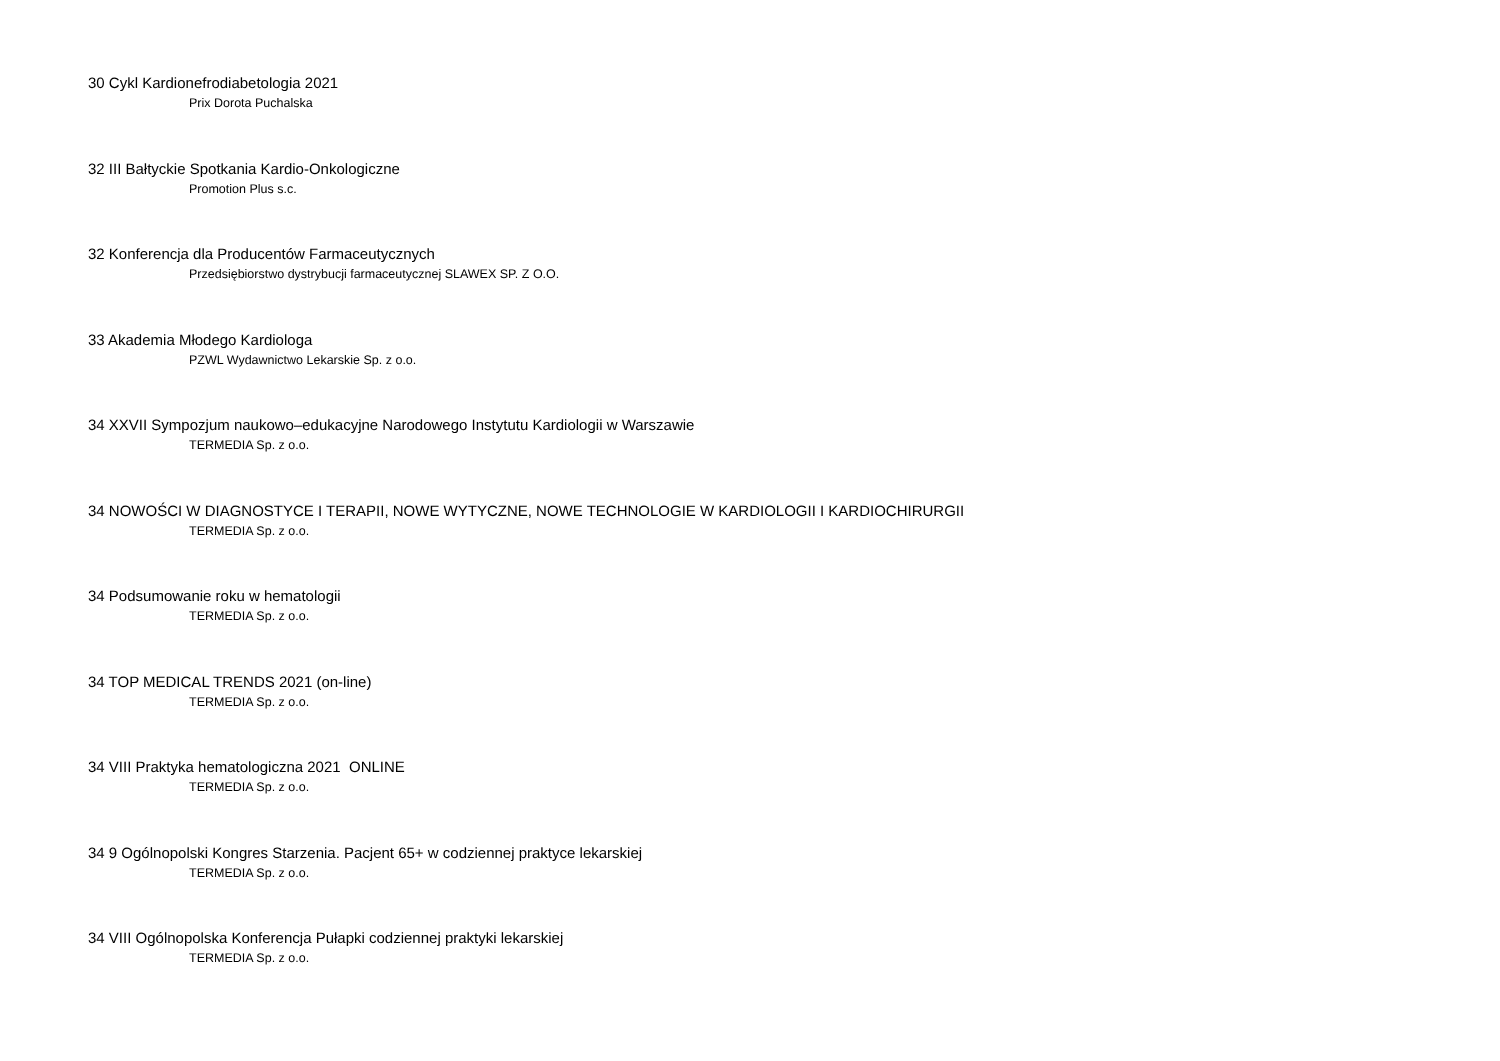30 Cykl Kardionefrodiabetologia 2021
Prix Dorota Puchalska
32 III Bałtyckie Spotkania Kardio-Onkologiczne
Promotion Plus s.c.
32 Konferencja dla Producentów Farmaceutycznych
Przedsiębiorstwo dystrybucji farmaceutycznej SLAWEX SP. Z O.O.
33 Akademia Młodego Kardiologa
PZWL Wydawnictwo Lekarskie Sp. z o.o.
34 XXVII Sympozjum naukowo–edukacyjne Narodowego Instytutu Kardiologii w Warszawie
TERMEDIA Sp. z o.o.
34 NOWOŚCI W DIAGNOSTYCE I TERAPII, NOWE WYTYCZNE, NOWE TECHNOLOGIE W KARDIOLOGII I KARDIOCHIRURGII
TERMEDIA Sp. z o.o.
34 Podsumowanie roku w hematologii
TERMEDIA Sp. z o.o.
34 TOP MEDICAL TRENDS 2021 (on-line)
TERMEDIA Sp. z o.o.
34 VIII Praktyka hematologiczna 2021 ONLINE
TERMEDIA Sp. z o.o.
34 9 Ogólnopolski Kongres Starzenia. Pacjent 65+ w codziennej praktyce lekarskiej
TERMEDIA Sp. z o.o.
34 VIII Ogólnopolska Konferencja Pułapki codziennej praktyki lekarskiej
TERMEDIA Sp. z o.o.